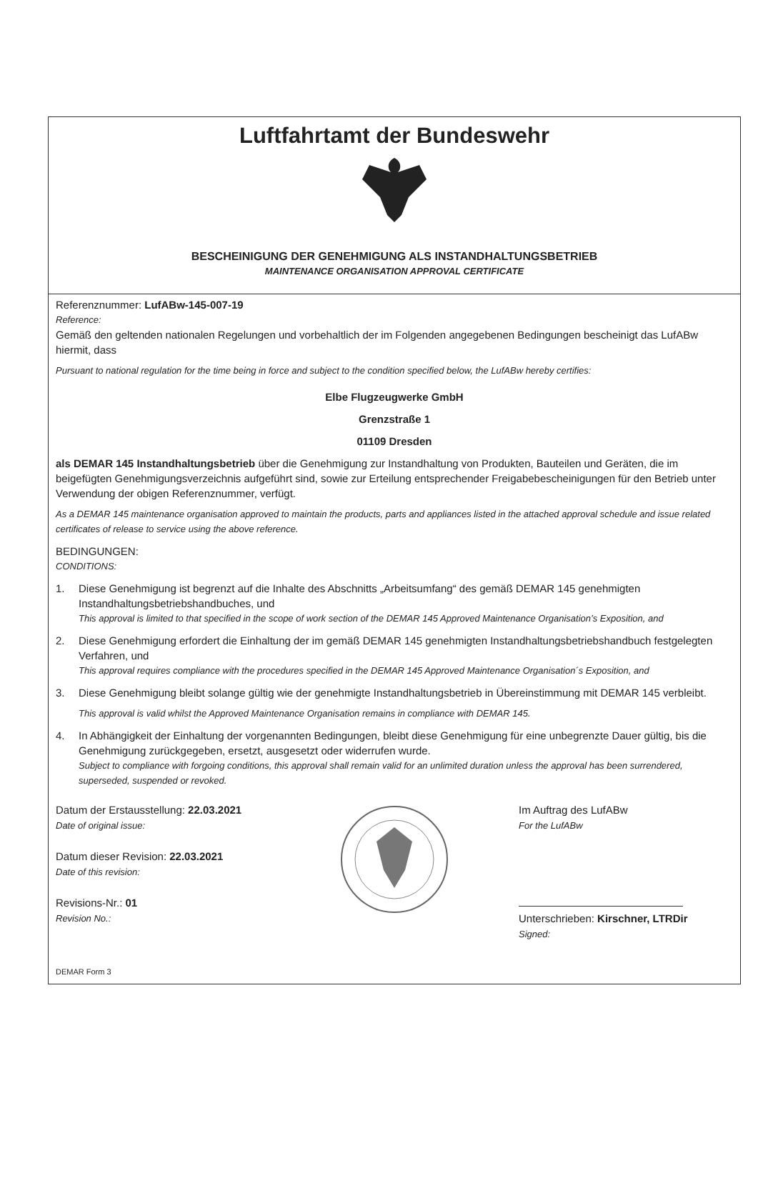Luftfahrtamt der Bundeswehr
BESCHEINIGUNG DER GENEHMIGUNG ALS INSTANDHALTUNGSBETRIEB
MAINTENANCE ORGANISATION APPROVAL CERTIFICATE
Referenznummer: LufABw-145-007-19
Reference:
Gemäß den geltenden nationalen Regelungen und vorbehaltlich der im Folgenden angegebenen Bedingungen bescheinigt das LufABw hiermit, dass
Pursuant to national regulation for the time being in force and subject to the condition specified below, the LufABw hereby certifies:
Elbe Flugzeugwerke GmbH
Grenzstraße 1
01109 Dresden
als DEMAR 145 Instandhaltungsbetrieb über die Genehmigung zur Instandhaltung von Produkten, Bauteilen und Geräten, die im beigefügten Genehmigungsverzeichnis aufgeführt sind, sowie zur Erteilung entsprechender Freigabebescheinigungen für den Betrieb unter Verwendung der obigen Referenznummer, verfügt.
As a DEMAR 145 maintenance organisation approved to maintain the products, parts and appliances listed in the attached approval schedule and issue related certificates of release to service using the above reference.
BEDINGUNGEN:
CONDITIONS:
1. Diese Genehmigung ist begrenzt auf die Inhalte des Abschnitts „Arbeitsumfang“ des gemäß DEMAR 145 genehmigten Instandhaltungsbetriebshandbuches, und
This approval is limited to that specified in the scope of work section of the DEMAR 145 Approved Maintenance Organisation’s Exposition, and
2. Diese Genehmigung erfordert die Einhaltung der im gemäß DEMAR 145 genehmigten Instandhaltungsbetriebshandbuch festgelegten Verfahren, und
This approval requires compliance with the procedures specified in the DEMAR 145 Approved Maintenance Organisation´s Exposition, and
3. Diese Genehmigung bleibt solange gültig wie der genehmigte Instandhaltungsbetrieb in Übereinstimmung mit DEMAR 145 verbleibt.
This approval is valid whilst the Approved Maintenance Organisation remains in compliance with DEMAR 145.
4. In Abhängigkeit der Einhaltung der vorgenannten Bedingungen, bleibt diese Genehmigung für eine unbegrenzte Dauer gültig, bis die Genehmigung zurückgegeben, ersetzt, ausgesetzt oder widerrufen wurde.
Subject to compliance with forgoing conditions, this approval shall remain valid for an unlimited duration unless the approval has been surrendered, superseded, suspended or revoked.
Datum der Erstausstellung: 22.03.2021
Date of original issue:
Datum dieser Revision: 22.03.2021
Date of this revision:
Revisions-Nr.: 01
Revision No.:
Im Auftrag des LufABw
For the LufABw
Unterschrieben: Kirschner, LTRDir
Signed:
DEMAR Form 3